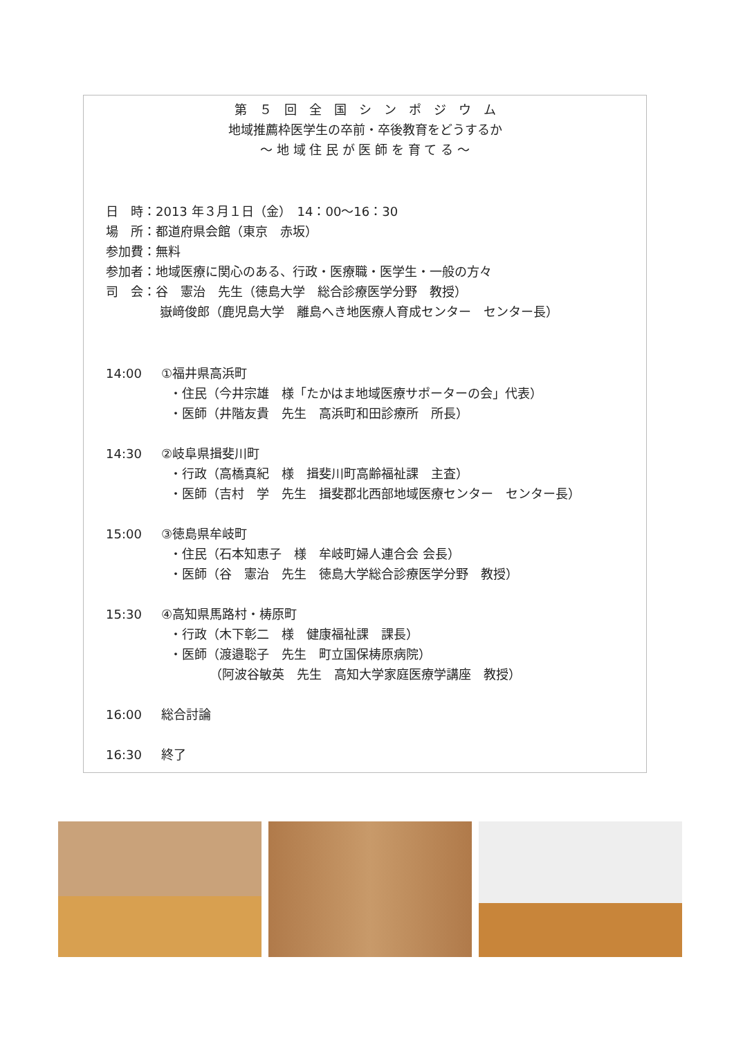第　５　回　全　国　シ　ン　ポ　ジ　ウ　ム
地域推薦枠医学生の卒前・卒後教育をどうするか
～ 地 域 住 民 が 医 師 を 育 て る ～
日　時：2013 年３月１日（金）　14：00～16：30
場　所：都道府県会館（東京　赤坂）
参加費：無料
参加者：地域医療に関心のある、行政・医療職・医学生・一般の方々
司　会：谷　憲治　先生（徳島大学　総合診療医学分野　教授）
嶽﨑俊郎（鹿児島大学　離島へき地医療人育成センター　センター長）
14:00 ①福井県高浜町
・住民（今井宗雄　様「たかはま地域医療サポーターの会」代表）
・医師（井階友貴　先生　高浜町和田診療所　所長）
14:30 ②岐阜県揖斐川町
・行政（高橋真紀　様　揖斐川町高齢福祉課　主査）
・医師（吉村　学　先生　揖斐郡北西部地域医療センター　センター長）
15:00 ③徳島県牟岐町
・住民（石本知恵子　様　牟岐町婦人連合会 会長）
・医師（谷　憲治　先生　徳島大学総合診療医学分野　教授）
15:30 ④高知県馬路村・梼原町
・行政（木下彰二　様　健康福祉課　課長）
・医師（渡邉聡子　先生　町立国保梼原病院）
（阿波谷敏英　先生　高知大学家庭医療学講座　教授）
16:00 総合討論
16:30 終了